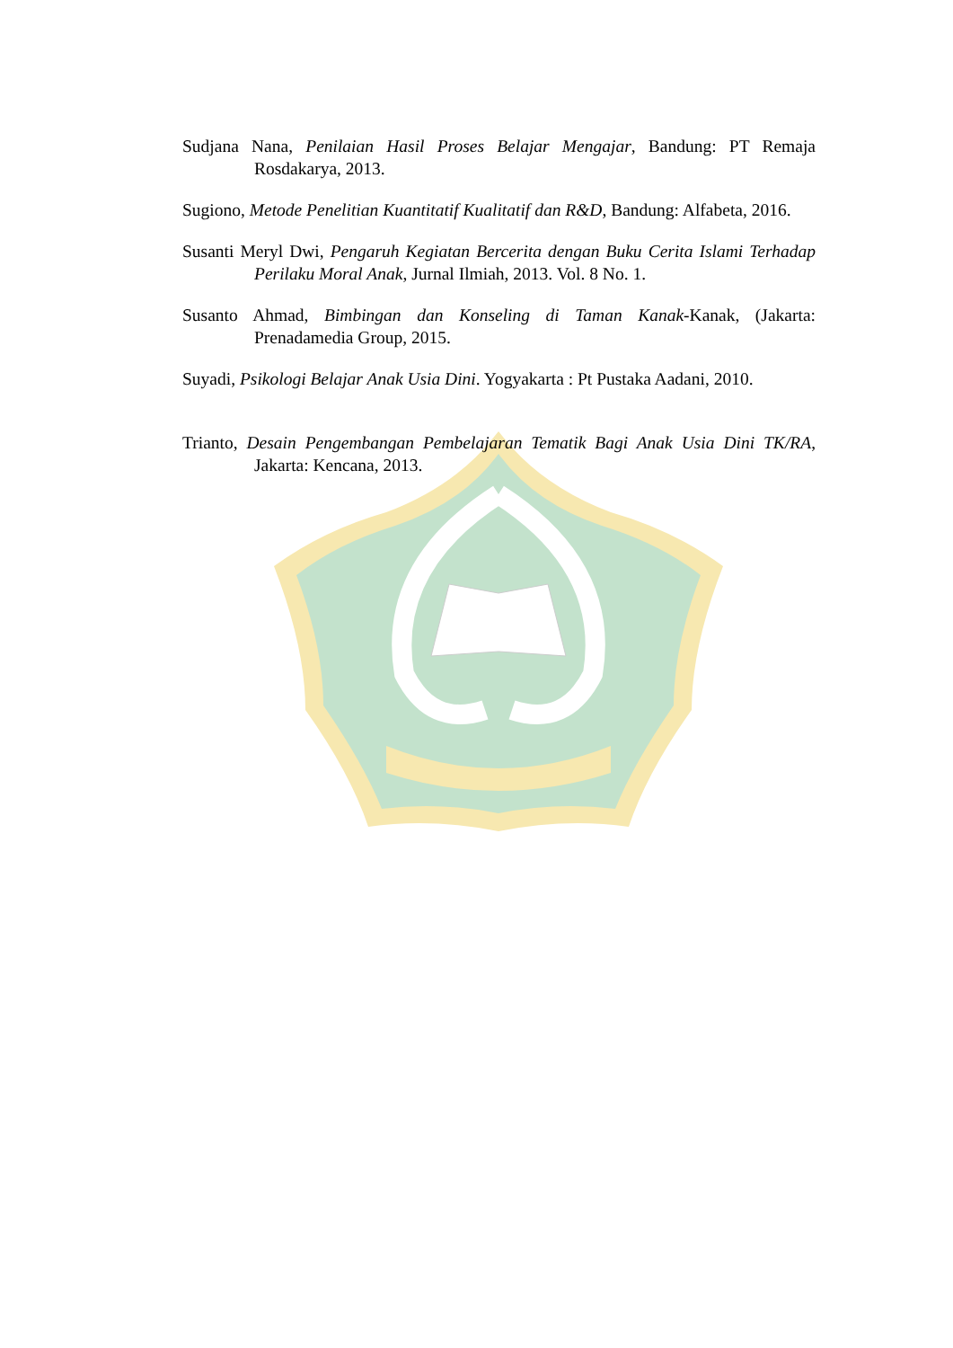Sudjana Nana, Penilaian Hasil Proses Belajar Mengajar, Bandung: PT Remaja Rosdakarya, 2013.
Sugiono, Metode Penelitian Kuantitatif Kualitatif dan R&D, Bandung: Alfabeta, 2016.
Susanti Meryl Dwi, Pengaruh Kegiatan Bercerita dengan Buku Cerita Islami Terhadap Perilaku Moral Anak, Jurnal Ilmiah, 2013. Vol. 8 No. 1.
Susanto Ahmad, Bimbingan dan Konseling di Taman Kanak-Kanak, (Jakarta: Prenadamedia Group, 2015.
Suyadi, Psikologi Belajar Anak Usia Dini. Yogyakarta : Pt Pustaka Aadani, 2010.
Trianto, Desain Pengembangan Pembelajaran Tematik Bagi Anak Usia Dini TK/RA, Jakarta: Kencana, 2013.